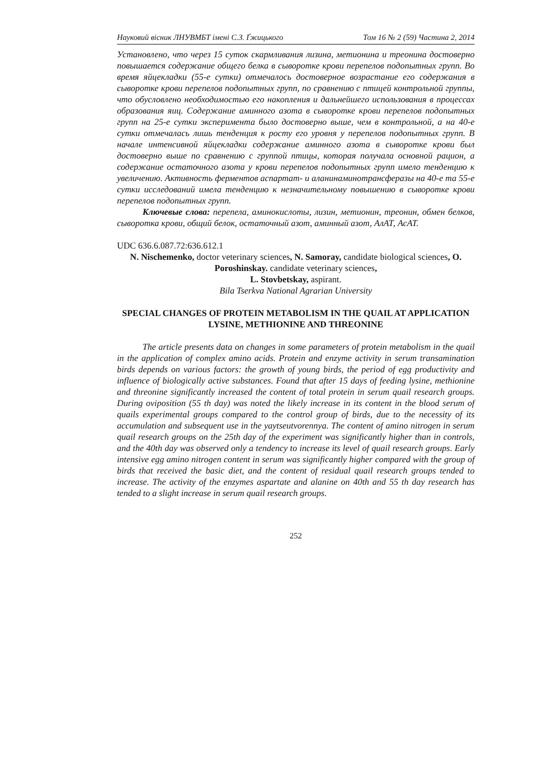Науковий вісник ЛНУВМБТ імені С.З. Ґжицького Том 16 № 2 (59) Частина 2, 2014
Установлено, что через 15 суток скармливания лизина, метионина и треонина достоверно повышается содержание общего белка в сыворотке крови перепелов подопытных групп. Во время яйцекладки (55-е сутки) отмечалось достоверное возрастание его содержания в сыворотке крови перепелов подопытных групп, по сравнению с птицей контрольной группы, что обусловлено необходимостью его накопления и дальнейшего использования в процессах образования яиц. Содержание аминного азота в сыворотке крови перепелов подопытных групп на 25-е сутки эксперимента было достоверно выше, чем в контрольной, а на 40-е сутки отмечалась лишь тенденция к росту его уровня у перепелов подопытных групп. В начале интенсивной яйцекладки содержание аминного азота в сыворотке крови был достоверно выше по сравнению с группой птицы, которая получала основной рацион, а содержание остаточного азота у крови перепелов подопытных групп имело тенденцию к увеличению. Активность ферментов аспартат- и аланинаминотрансферазы на 40-е та 55-е сутки исследований имела тенденцию к незначительному повышению в сыворотке крови перепелов подопытных групп.
Ключевые слова: перепела, аминокислоты, лизин, метионин, треонин, обмен белков, сыворотка крови, общий белок, остаточный азот, аминный азот, АлАТ, АсАТ.
UDC 636.6.087.72:636.612.1
N. Nischemenko, doctor veterinary sciences, N. Samoray, candidate biological sciences, O. Poroshinskay. candidate veterinary sciences,
L. Stovbetskay, aspirant.
Bila Tserkva National Agrarian University
SPECIAL CHANGES OF PROTEIN METABOLISM IN THE QUAIL AT APPLICATION LYSINE, METHIONINE AND THREONINE
The article presents data on changes in some parameters of protein metabolism in the quail in the application of complex amino acids. Protein and enzyme activity in serum transamination birds depends on various factors: the growth of young birds, the period of egg productivity and influence of biologically active substances. Found that after 15 days of feeding lysine, methionine and threonine significantly increased the content of total protein in serum quail research groups. During oviposition (55 th day) was noted the likely increase in its content in the blood serum of quails experimental groups compared to the control group of birds, due to the necessity of its accumulation and subsequent use in the yaytseutvorennya. The content of amino nitrogen in serum quail research groups on the 25th day of the experiment was significantly higher than in controls, and the 40th day was observed only a tendency to increase its level of quail research groups. Early intensive egg amino nitrogen content in serum was significantly higher compared with the group of birds that received the basic diet, and the content of residual quail research groups tended to increase. The activity of the enzymes aspartate and alanine on 40th and 55 th day research has tended to a slight increase in serum quail research groups.
252